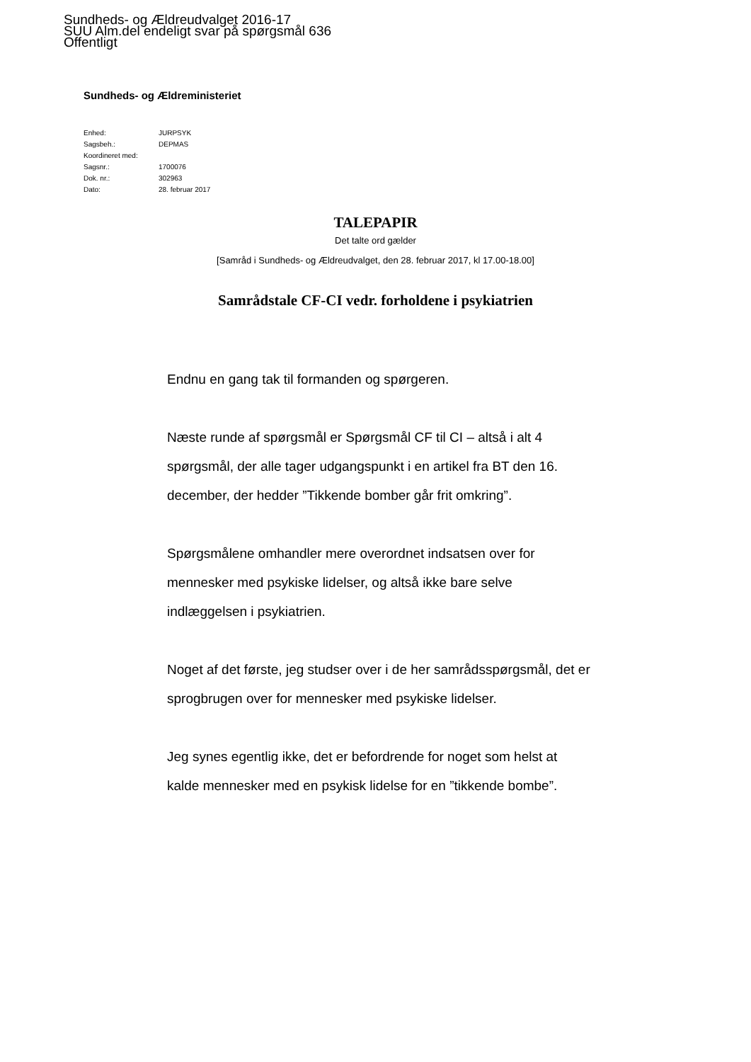Sundheds- og Ældreudvalget 2016-17
SUU Alm.del endeligt svar på spørgsmål 636
Offentligt
Sundheds- og Ældreministeriet
| Enhed: | JURPSYK |
| Sagsbeh.: | DEPMAS |
| Koordineret med: | |
| Sagsnr.: | 1700076 |
| Dok. nr.: | 302963 |
| Dato: | 28. februar 2017 |
TALEPAPIR
Det talte ord gælder
[Samråd i Sundheds- og Ældreudvalget, den 28. februar 2017, kl 17.00-18.00]
Samrådstale CF-CI vedr. forholdene i psykiatrien
Endnu en gang tak til formanden og spørgeren.
Næste runde af spørgsmål er Spørgsmål CF til CI – altså i alt 4 spørgsmål, der alle tager udgangspunkt i en artikel fra BT den 16. december, der hedder ”Tikkende bomber går frit omkring”.
Spørgsmålene omhandler mere overordnet indsatsen over for mennesker med psykiske lidelser, og altså ikke bare selve indlæggelsen i psykiatrien.
Noget af det første, jeg studser over i de her samrådsspørgsmål, det er sprogbrugen over for mennesker med psykiske lidelser.
Jeg synes egentlig ikke, det er befordrende for noget som helst at kalde mennesker med en psykisk lidelse for en ”tikkende bombe”.